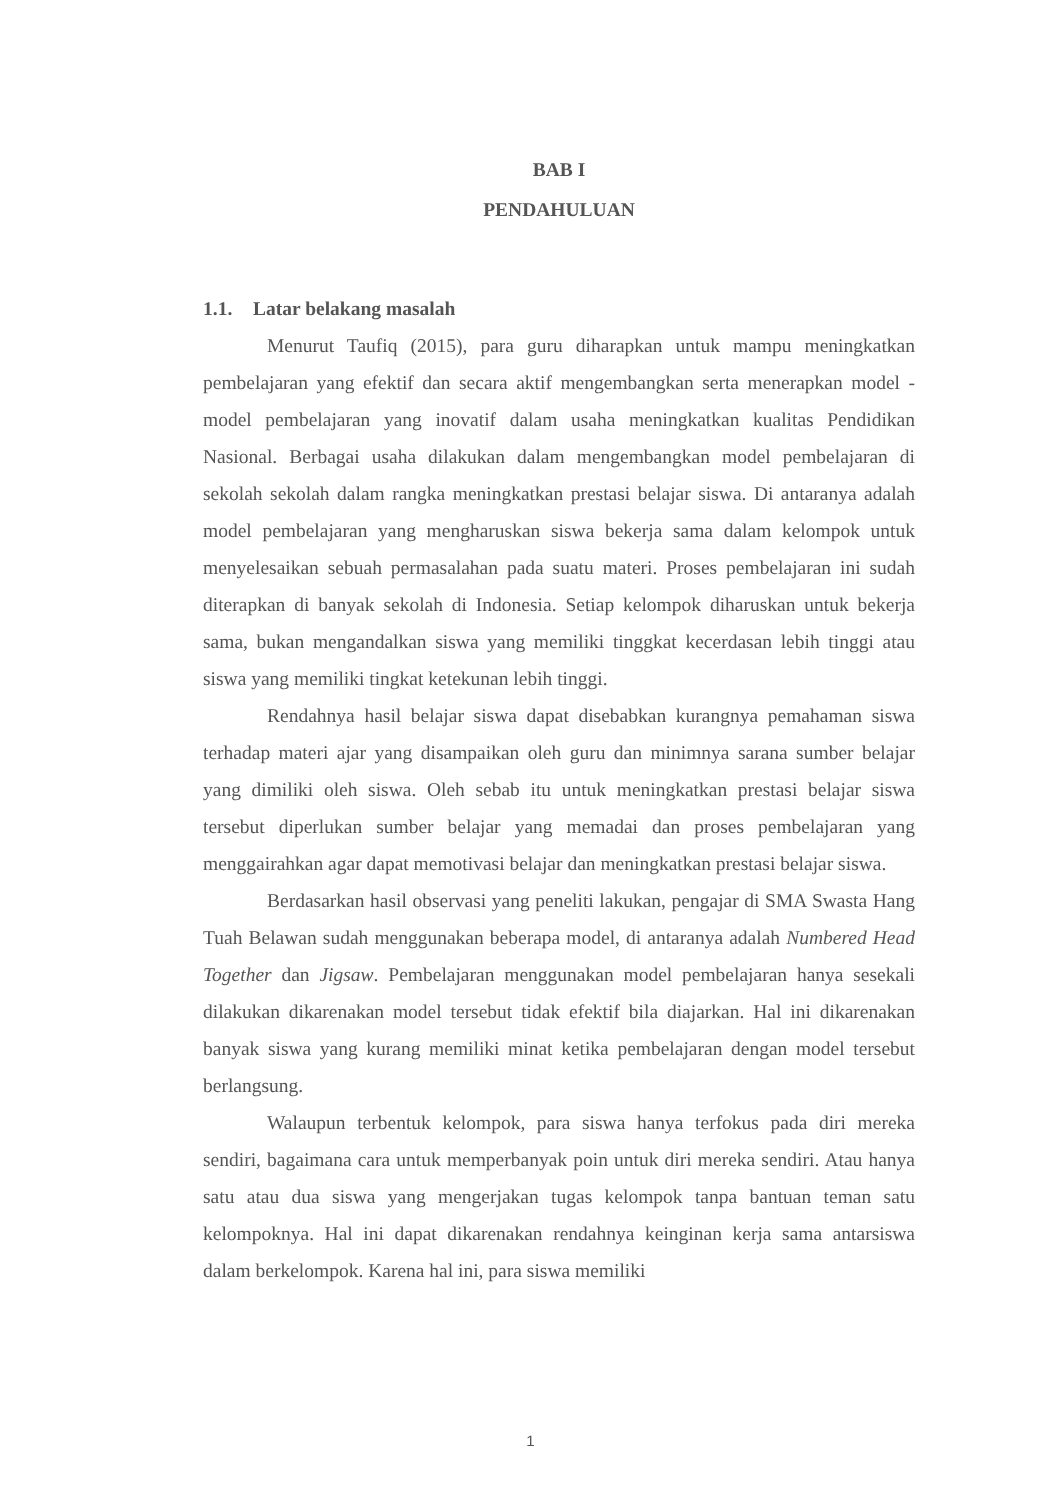BAB I
PENDAHULUAN
1.1. Latar belakang masalah
Menurut Taufiq (2015), para guru diharapkan untuk mampu meningkatkan pembelajaran yang efektif dan secara aktif mengembangkan serta menerapkan model - model pembelajaran yang inovatif dalam usaha meningkatkan kualitas Pendidikan Nasional. Berbagai usaha dilakukan dalam mengembangkan model pembelajaran di sekolah sekolah dalam rangka meningkatkan prestasi belajar siswa. Di antaranya adalah model pembelajaran yang mengharuskan siswa bekerja sama dalam kelompok untuk menyelesaikan sebuah permasalahan pada suatu materi. Proses pembelajaran ini sudah diterapkan di banyak sekolah di Indonesia. Setiap kelompok diharuskan untuk bekerja sama, bukan mengandalkan siswa yang memiliki tinggkat kecerdasan lebih tinggi atau siswa yang memiliki tingkat ketekunan lebih tinggi.
Rendahnya hasil belajar siswa dapat disebabkan kurangnya pemahaman siswa terhadap materi ajar yang disampaikan oleh guru dan minimnya sarana sumber belajar yang dimiliki oleh siswa. Oleh sebab itu untuk meningkatkan prestasi belajar siswa tersebut diperlukan sumber belajar yang memadai dan proses pembelajaran yang menggairahkan agar dapat memotivasi belajar dan meningkatkan prestasi belajar siswa.
Berdasarkan hasil observasi yang peneliti lakukan, pengajar di SMA Swasta Hang Tuah Belawan sudah menggunakan beberapa model, di antaranya adalah Numbered Head Together dan Jigsaw. Pembelajaran menggunakan model pembelajaran hanya sesekali dilakukan dikarenakan model tersebut tidak efektif bila diajarkan. Hal ini dikarenakan banyak siswa yang kurang memiliki minat ketika pembelajaran dengan model tersebut berlangsung.
Walaupun terbentuk kelompok, para siswa hanya terfokus pada diri mereka sendiri, bagaimana cara untuk memperbanyak poin untuk diri mereka sendiri. Atau hanya satu atau dua siswa yang mengerjakan tugas kelompok tanpa bantuan teman satu kelompoknya. Hal ini dapat dikarenakan rendahnya keinginan kerja sama antarsiswa dalam berkelompok. Karena hal ini, para siswa memiliki
1